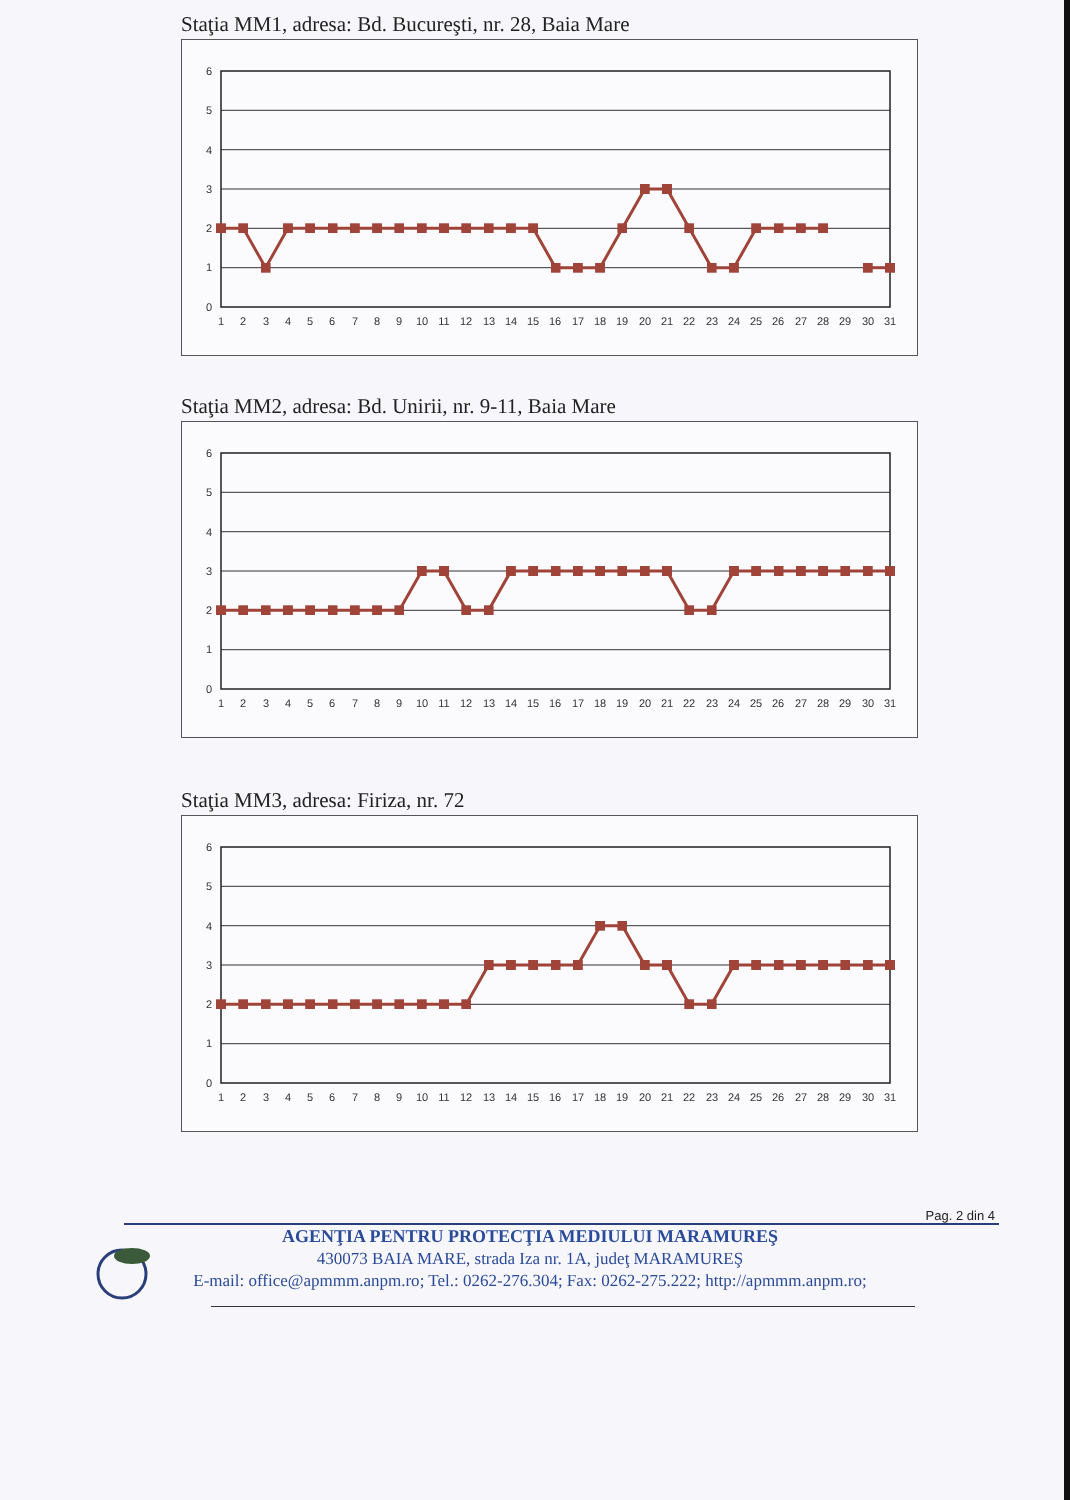Staţia MM1, adresa: Bd. Bucureşti, nr. 28, Baia Mare
0
1
2
3
4
5
6
1
2
3
4
5
6
7
8
9
10
11
12
13
14
15
16
17
18
19
20
21
22
23
24
25
26
27
28
29
30
31
Staţia MM2, adresa: Bd. Unirii, nr. 9-11, Baia Mare
0
1
2
3
4
5
6
1
2
3
4
5
6
7
8
9
10
11
12
13
14
15
16
17
18
19
20
21
22
23
24
25
26
27
28
29
30
31
Staţia MM3, adresa: Firiza, nr. 72
0
1
2
3
4
5
6
1
2
3
4
5
6
7
8
9
10
11
12
13
14
15
16
17
18
19
20
21
22
23
24
25
26
27
28
29
30
31
Pag. 2 din 4
AGENŢIA PENTRU PROTECŢIA MEDIULUI MARAMUREŞ
430073 BAIA MARE, strada Iza nr. 1A, judeţ MARAMUREŞ
E-mail: office@apmmm.anpm.ro; Tel.: 0262-276.304; Fax: 0262-275.222; http://apmmm.anpm.ro;